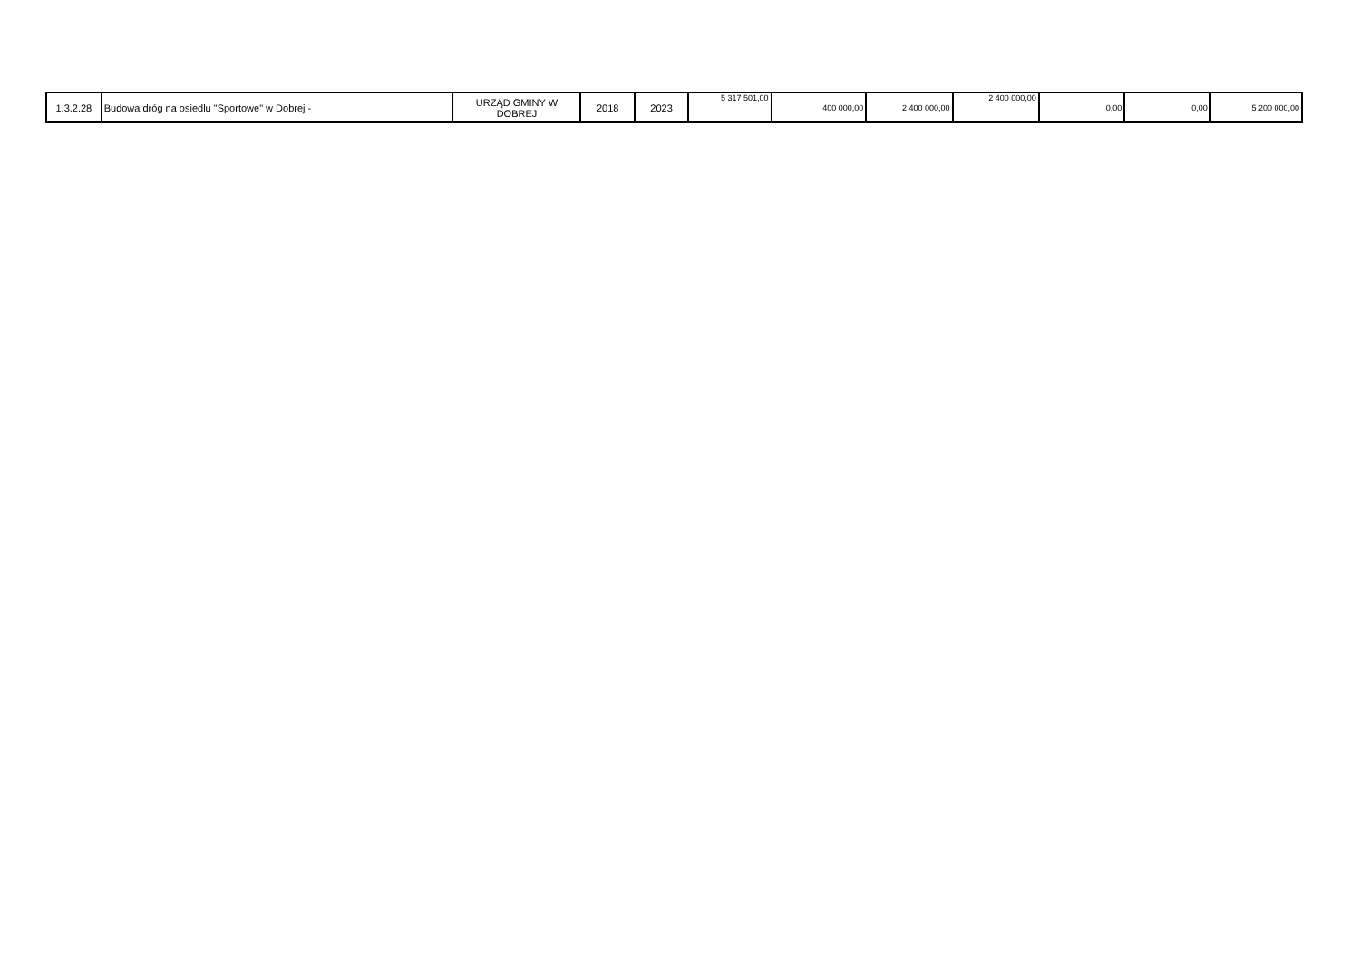| 1.3.2.28 | Budowa dróg na osiedlu "Sportowe" w Dobrej - | URZĄD GMINY W DOBREJ | 2018 | 2023 | 5 317 501,00 | 400 000,00 | 2 400 000,00 | 2 400 000,00 | 0,00 | 0,00 | 5 200 000,00 |